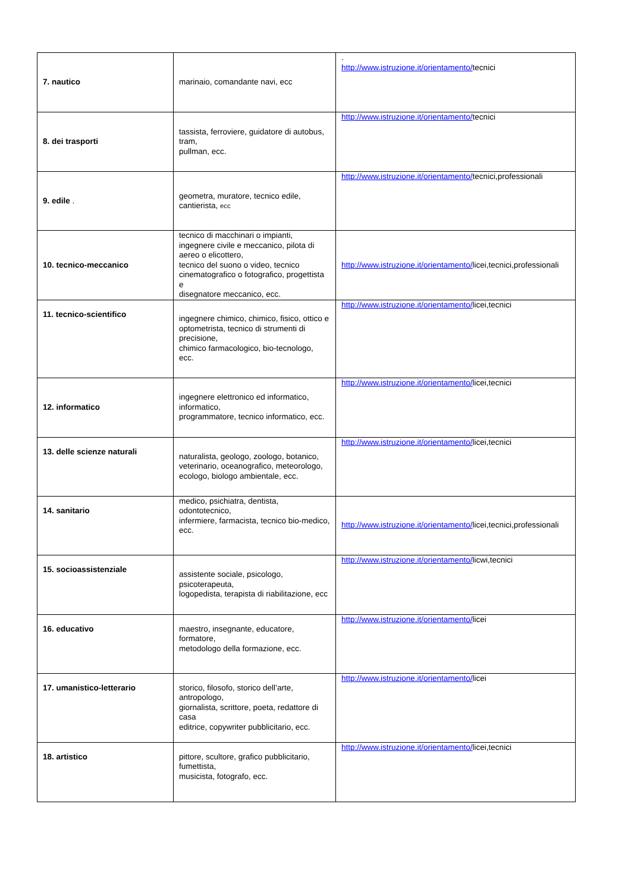| 7. nautico | marinaio, comandante navi, ecc | . http://www.istruzione.it/orientamento/ tecnici |
| 8. dei trasporti | tassista, ferroviere, guidatore di autobus, tram, pullman, ecc. | http://www.istruzione.it/orientamento/ tecnici |
| 9. edile . | geometra, muratore, tecnico edile, cantierista, ecc | http://www.istruzione.it/orientamento/ tecnici,professionali |
| 10. tecnico-meccanico | tecnico di macchinari o impianti, ingegnere civile e meccanico, pilota di aereo o elicottero, tecnico del suono o video, tecnico cinematografico o fotografico, progettista e disegnatore meccanico, ecc. | http://www.istruzione.it/orientamento/ licei,tecnici,professionali |
| 11. tecnico-scientifico | ingegnere chimico, chimico, fisico, ottico e optometrista, tecnico di strumenti di precisione, chimico farmacologico, bio-tecnologo, ecc. | http://www.istruzione.it/orientamento/ licei,tecnici |
| 12. informatico | ingegnere elettronico ed informatico, informatico, programmatore, tecnico informatico, ecc. | http://www.istruzione.it/orientamento/ licei,tecnici |
| 13. delle scienze naturali | naturalista, geologo, zoologo, botanico, veterinario, oceanografico, meteorologo, ecologo, biologo ambientale, ecc. | http://www.istruzione.it/orientamento/ licei,tecnici |
| 14. sanitario | medico, psichiatra, dentista, odontotecnico, infermiere, farmacista, tecnico bio-medico, ecc. | http://www.istruzione.it/orientamento/ licei,tecnici,professionali |
| 15. socioassistenziale | assistente sociale, psicologo, psicoterapeuta, logopedista, terapista di riabilitazione, ecc | http://www.istruzione.it/orientamento/ licwi,tecnici |
| 16. educativo | maestro, insegnante, educatore, formatore, metodologo della formazione, ecc. | http://www.istruzione.it/orientamento/ licei |
| 17. umanistico-letterario | storico, filosofo, storico dell’arte, antropologo, giornalista, scrittore, poeta, redattore di casa editrice, copywriter pubblicitario, ecc. | http://www.istruzione.it/orientamento/ licei |
| 18. artistico | pittore, scultore, grafico pubblicitario, fumettista, musicista, fotografo, ecc. | http://www.istruzione.it/orientamento/ licei,tecnici |